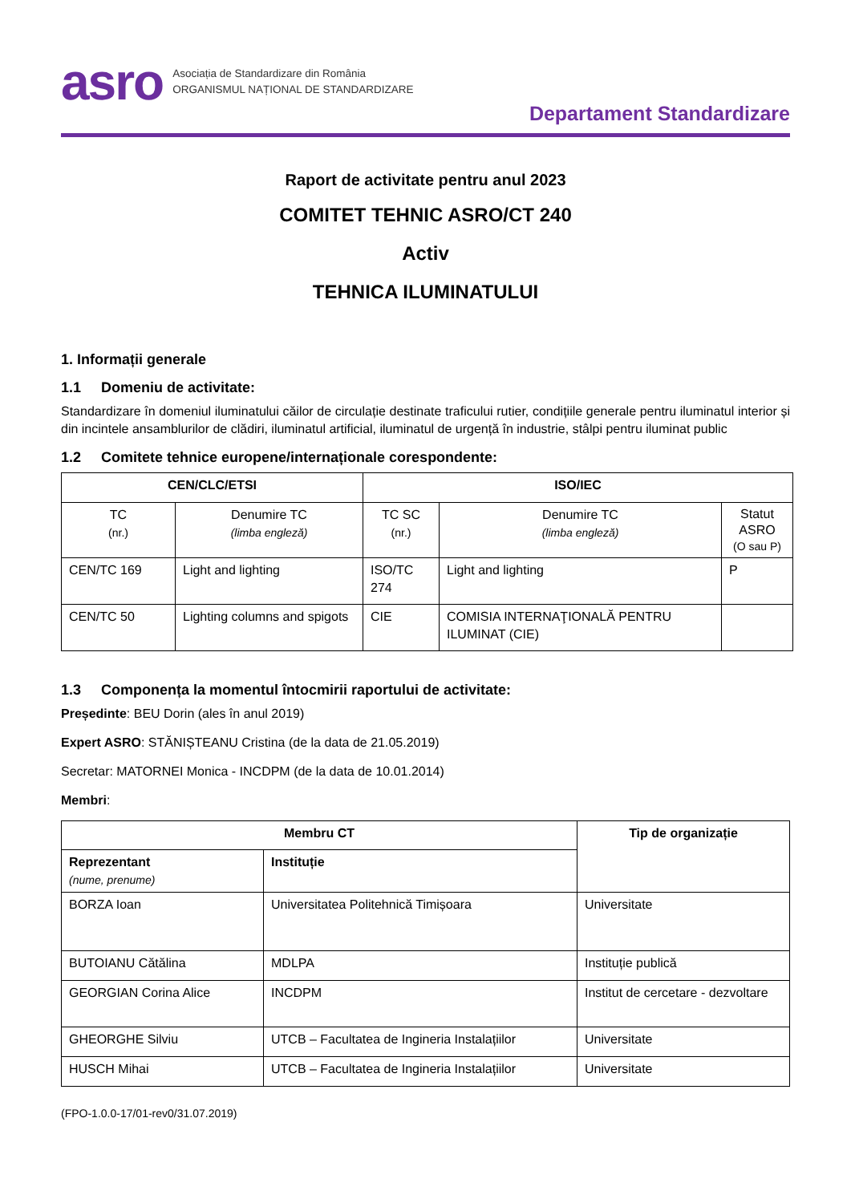asro
Asociația de Standardizare din România
ORGANISMUL NAȚIONAL DE STANDARDIZARE
Departament Standardizare
Raport de activitate pentru anul 2023
COMITET TEHNIC ASRO/CT 240
Activ
TEHNICA ILUMINATULUI
1. Informații generale
1.1 Domeniu de activitate:
Standardizare în domeniul iluminatului căilor de circulație destinate traficului rutier, condițiile generale pentru iluminatul interior și din incintele ansamblurilor de clădiri, iluminatul artificial, iluminatul de urgență în industrie, stâlpi pentru iluminat public
1.2 Comitete tehnice europene/internaționale corespondente:
| CEN/CLC/ETSI | | ISO/IEC | | |
| --- | --- | --- | --- | --- |
| TC (nr.) | Denumire TC (limba engleză) | TC SC (nr.) | Denumire TC (limba engleză) | Statut ASRO (O sau P) |
| CEN/TC 169 | Light and lighting | ISO/TC 274 | Light and lighting | P |
| CEN/TC 50 | Lighting columns and spigots | CIE | COMISIA INTERNAŢIONALĂ PENTRU ILUMINAT (CIE) | |
1.3 Componența la momentul întocmirii raportului de activitate:
Președinte: BEU Dorin (ales în anul 2019)
Expert ASRO: STĂNIȘTEANU Cristina (de la data de 21.05.2019)
Secretar: MATORNEI Monica - INCDPM (de la data de 10.01.2014)
Membri:
| Membru CT | | Tip de organizație |
| --- | --- | --- |
| Reprezentant (nume, prenume) | Instituție | |
| BORZA Ioan | Universitatea Politehnică Timișoara | Universitate |
| BUTOIANU Cătălina | MDLPA | Instituție publică |
| GEORGIAN Corina Alice | INCDPM | Institut de cercetare - dezvoltare |
| GHEORGHE Silviu | UTCB – Facultatea de Ingineria Instalațiilor | Universitate |
| HUSCH Mihai | UTCB – Facultatea de Ingineria Instalațiilor | Universitate |
(FPO-1.0.0-17/01-rev0/31.07.2019)